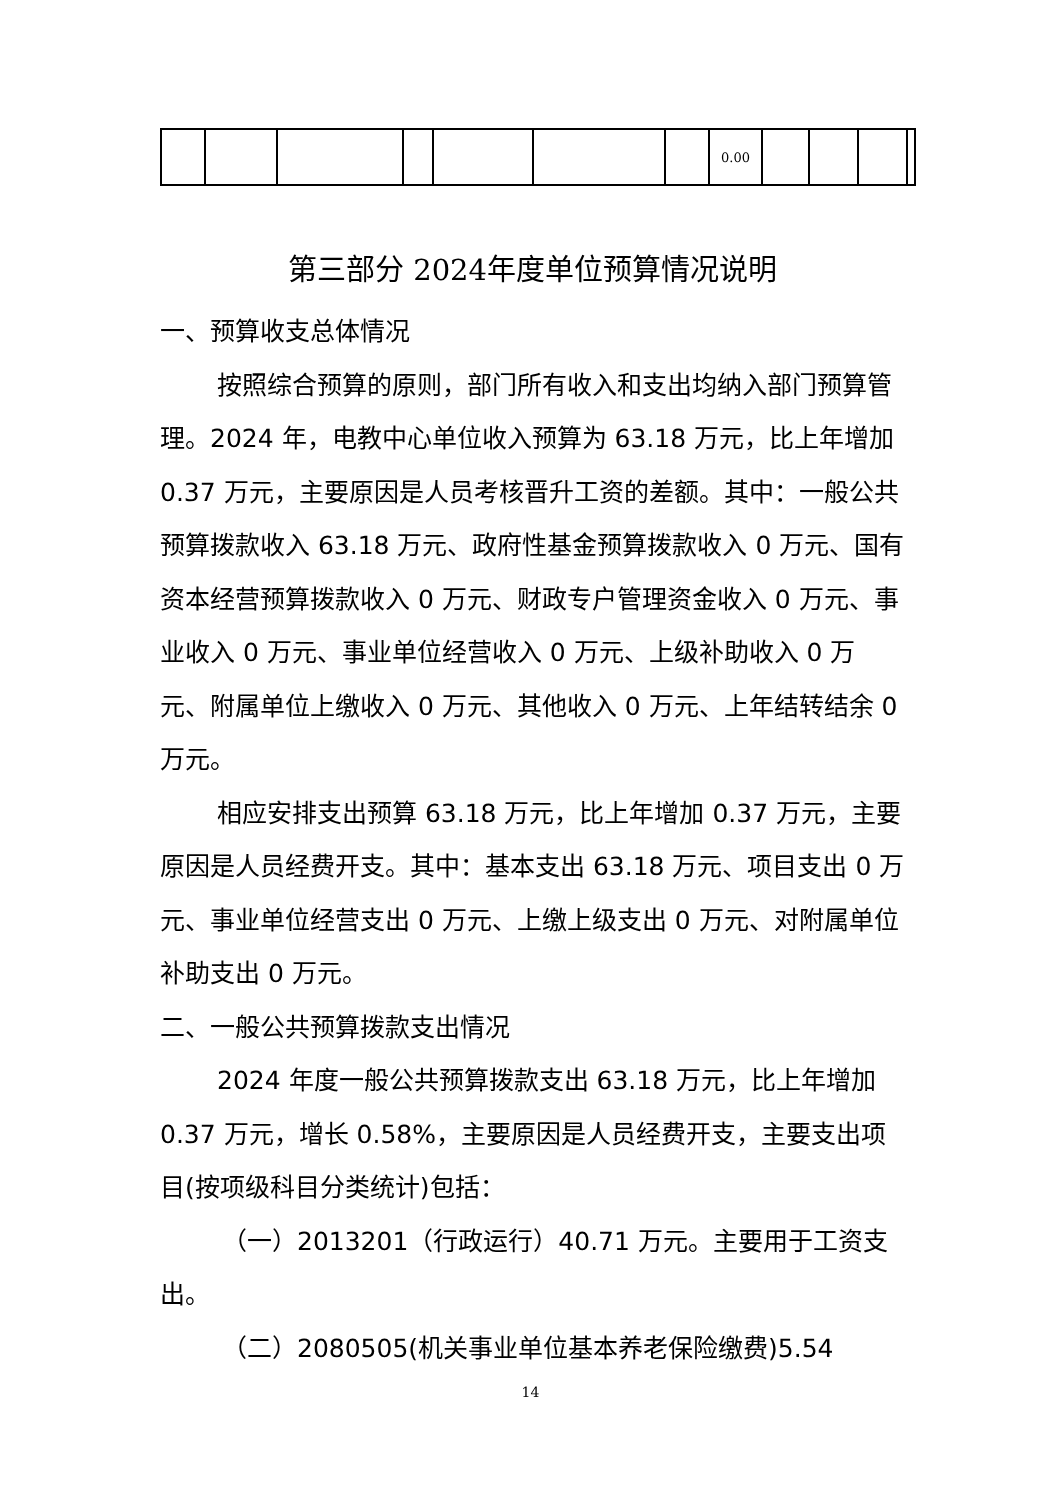| | | | | | | | 0.00 | | | | |
第三部分 2024年度单位预算情况说明
一、预算收支总体情况
按照综合预算的原则，部门所有收入和支出均纳入部门预算管理。2024 年，电教中心单位收入预算为 63.18 万元，比上年增加 0.37 万元，主要原因是人员考核晋升工资的差额。其中：一般公共预算拨款收入 63.18 万元、政府性基金预算拨款收入 0 万元、国有资本经营预算拨款收入 0 万元、财政专户管理资金收入 0 万元、事业收入 0 万元、事业单位经营收入 0 万元、上级补助收入 0 万元、附属单位上缴收入 0 万元、其他收入 0 万元、上年结转结余 0 万元。
相应安排支出预算 63.18 万元，比上年增加 0.37 万元，主要原因是人员经费开支。其中：基本支出 63.18 万元、项目支出 0 万元、事业单位经营支出 0 万元、上缴上级支出 0 万元、对附属单位补助支出 0 万元。
二、一般公共预算拨款支出情况
2024 年度一般公共预算拨款支出 63.18 万元，比上年增加 0.37 万元，增长 0.58%，主要原因是人员经费开支，主要支出项目(按项级科目分类统计)包括：
（一）2013201（行政运行）40.71 万元。主要用于工资支出。
（二）2080505(机关事业单位基本养老保险缴费)5.54
14